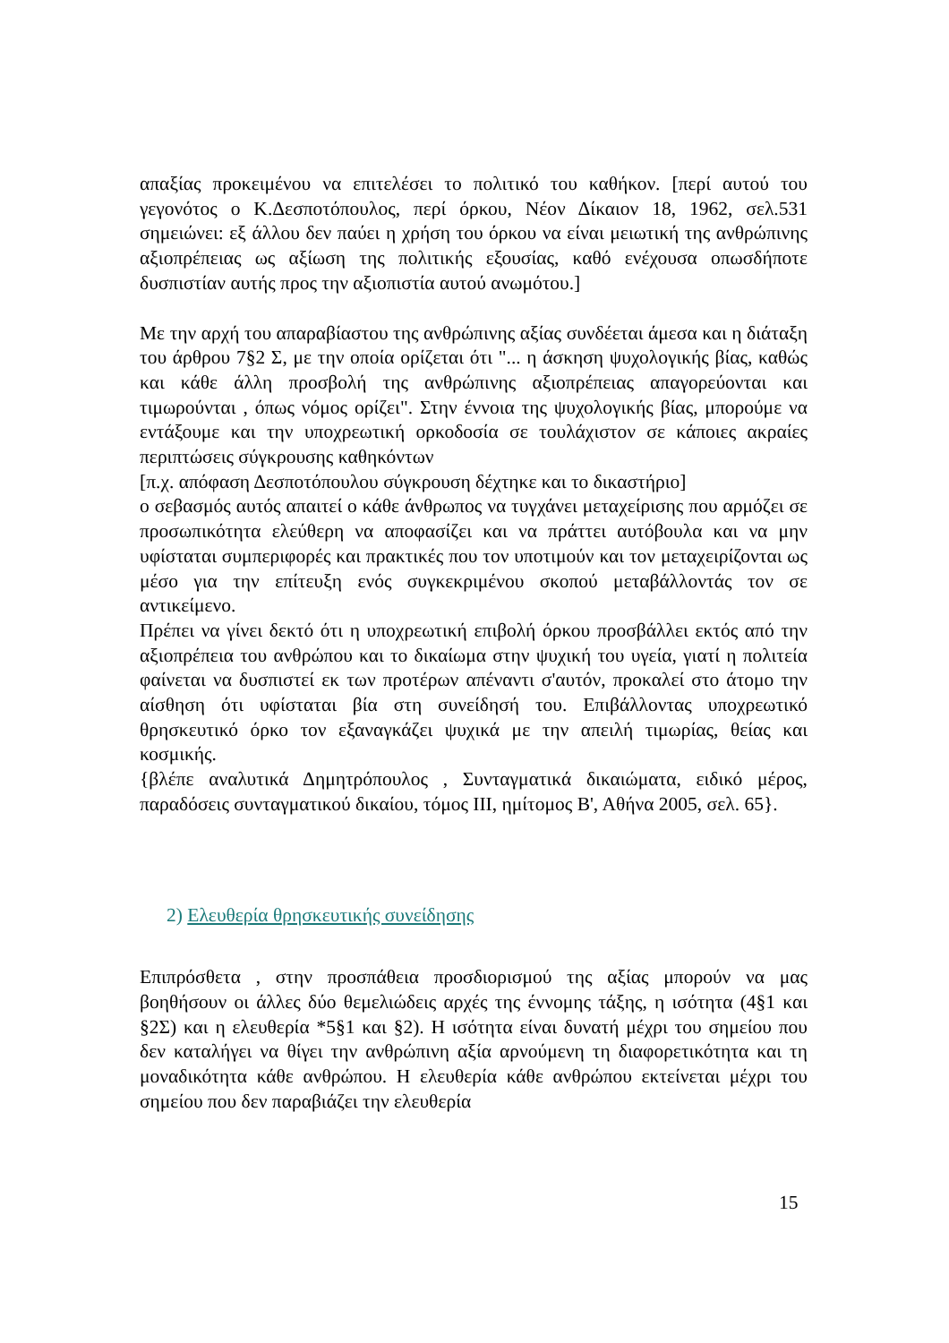απαξίας προκειμένου να επιτελέσει το πολιτικό του καθήκον. [περί αυτού του γεγονότος ο Κ.Δεσποτόπουλος, περί όρκου, Νέον Δίκαιον 18, 1962, σελ.531 σημειώνει: εξ άλλου δεν παύει η χρήση του όρκου να είναι μειωτική της ανθρώπινης αξιοπρέπειας ως αξίωση της πολιτικής εξουσίας, καθό ενέχουσα οπωσδήποτε δυσπιστίαν αυτής προς την αξιοπιστία αυτού ανωμότου.]
Με την αρχή του απαραβίαστου της ανθρώπινης αξίας συνδέεται άμεσα και η διάταξη του άρθρου 7§2 Σ, με την οποία ορίζεται ότι "... η άσκηση ψυχολογικής βίας, καθώς και κάθε άλλη προσβολή της ανθρώπινης αξιοπρέπειας απαγορεύονται και τιμωρούνται , όπως νόμος ορίζει". Στην έννοια της ψυχολογικής βίας, μπορούμε να εντάξουμε και την υποχρεωτική ορκοδοσία σε τουλάχιστον σε κάποιες ακραίες περιπτώσεις σύγκρουσης καθηκόντων
[π.χ. απόφαση Δεσποτόπουλου σύγκρουση δέχτηκε και το δικαστήριο]
ο σεβασμός αυτός απαιτεί ο κάθε άνθρωπος να τυγχάνει μεταχείρισης που αρμόζει σε προσωπικότητα ελεύθερη να αποφασίζει και να πράττει αυτόβουλα και να μην υφίσταται συμπεριφορές και πρακτικές που τον υποτιμούν και τον μεταχειρίζονται ως μέσο για την επίτευξη ενός συγκεκριμένου σκοπού μεταβάλλοντάς τον σε αντικείμενο.
Πρέπει να γίνει δεκτό ότι η υποχρεωτική επιβολή όρκου προσβάλλει εκτός από την αξιοπρέπεια του ανθρώπου και το δικαίωμα στην ψυχική του υγεία, γιατί η πολιτεία φαίνεται να δυσπιστεί εκ των προτέρων απέναντι σ'αυτόν, προκαλεί στο άτομο την αίσθηση ότι υφίσταται βία στη συνείδησή του. Επιβάλλοντας υποχρεωτικό θρησκευτικό όρκο τον εξαναγκάζει ψυχικά με την απειλή τιμωρίας, θείας και κοσμικής.
{βλέπε αναλυτικά Δημητρόπουλος , Συνταγματικά δικαιώματα, ειδικό μέρος, παραδόσεις συνταγματικού δικαίου, τόμος III, ημίτομος Β', Αθήνα 2005, σελ. 65}.
2) Ελευθερία θρησκευτικής συνείδησης
Επιπρόσθετα , στην προσπάθεια προσδιορισμού της αξίας μπορούν να μας βοηθήσουν οι άλλες δύο θεμελιώδεις αρχές της έννομης τάξης, η ισότητα (4§1 και §2Σ) και η ελευθερία *5§1 και §2). Η ισότητα είναι δυνατή μέχρι του σημείου που δεν καταλήγει να θίγει την ανθρώπινη αξία αρνούμενη τη διαφορετικότητα και τη μοναδικότητα κάθε ανθρώπου. Η ελευθερία κάθε ανθρώπου εκτείνεται μέχρι του σημείου που δεν παραβιάζει την ελευθερία
15